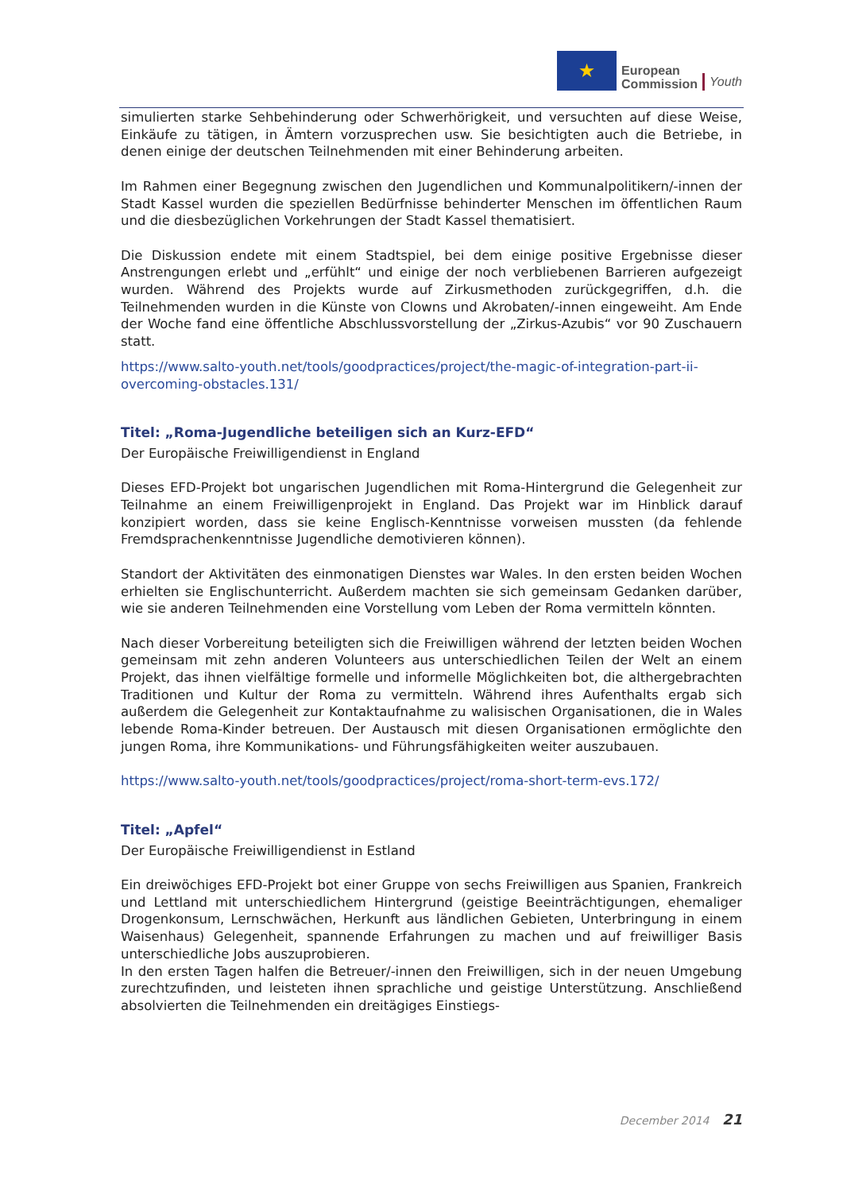★
European
Commission
Youth
simulierten starke Sehbehinderung oder Schwerhörigkeit, und versuchten auf diese Weise, Einkäufe zu tätigen, in Ämtern vorzusprechen usw. Sie besichtigten auch die Betriebe, in denen einige der deutschen Teilnehmenden mit einer Behinderung arbeiten.
Im Rahmen einer Begegnung zwischen den Jugendlichen und Kommunalpolitikern/-innen der Stadt Kassel wurden die speziellen Bedürfnisse behinderter Menschen im öffentlichen Raum und die diesbezüglichen Vorkehrungen der Stadt Kassel thematisiert.
Die Diskussion endete mit einem Stadtspiel, bei dem einige positive Ergebnisse dieser Anstrengungen erlebt und „erfühlt“ und einige der noch verbliebenen Barrieren aufgezeigt wurden. Während des Projekts wurde auf Zirkusmethoden zurückgegriffen, d.h. die Teilnehmenden wurden in die Künste von Clowns und Akrobaten/-innen eingeweiht. Am Ende der Woche fand eine öffentliche Abschlussvorstellung der „Zirkus-Azubis“ vor 90 Zuschauern statt.
https://www.salto-youth.net/tools/goodpractices/project/the-magic-of-integration-part-ii-overcoming-obstacles.131/
Titel: „Roma-Jugendliche beteiligen sich an Kurz-EFD“
Der Europäische Freiwilligendienst in England
Dieses EFD-Projekt bot ungarischen Jugendlichen mit Roma-Hintergrund die Gelegenheit zur Teilnahme an einem Freiwilligenprojekt in England. Das Projekt war im Hinblick darauf konzipiert worden, dass sie keine Englisch-Kenntnisse vorweisen mussten (da fehlende Fremdsprachenkenntnisse Jugendliche demotivieren können).
Standort der Aktivitäten des einmonatigen Dienstes war Wales. In den ersten beiden Wochen erhielten sie Englischunterricht. Außerdem machten sie sich gemeinsam Gedanken darüber, wie sie anderen Teilnehmenden eine Vorstellung vom Leben der Roma vermitteln könnten.
Nach dieser Vorbereitung beteiligten sich die Freiwilligen während der letzten beiden Wochen gemeinsam mit zehn anderen Volunteers aus unterschiedlichen Teilen der Welt an einem Projekt, das ihnen vielfältige formelle und informelle Möglichkeiten bot, die althergebrachten Traditionen und Kultur der Roma zu vermitteln. Während ihres Aufenthalts ergab sich außerdem die Gelegenheit zur Kontaktaufnahme zu walisischen Organisationen, die in Wales lebende Roma-Kinder betreuen. Der Austausch mit diesen Organisationen ermöglichte den jungen Roma, ihre Kommunikations- und Führungsfähigkeiten weiter auszubauen.
https://www.salto-youth.net/tools/goodpractices/project/roma-short-term-evs.172/
Titel: „Apfel“
Der Europäische Freiwilligendienst in Estland
Ein dreiwöchiges EFD-Projekt bot einer Gruppe von sechs Freiwilligen aus Spanien, Frankreich und Lettland mit unterschiedlichem Hintergrund (geistige Beeinträchtigungen, ehemaliger Drogenkonsum, Lernschwächen, Herkunft aus ländlichen Gebieten, Unterbringung in einem Waisenhaus) Gelegenheit, spannende Erfahrungen zu machen und auf freiwilliger Basis unterschiedliche Jobs auszuprobieren.
In den ersten Tagen halfen die Betreuer/-innen den Freiwilligen, sich in der neuen Umgebung zurechtzufinden, und leisteten ihnen sprachliche und geistige Unterstützung. Anschließend absolvierten die Teilnehmenden ein dreitägiges Einstiegs-
December 2014 21